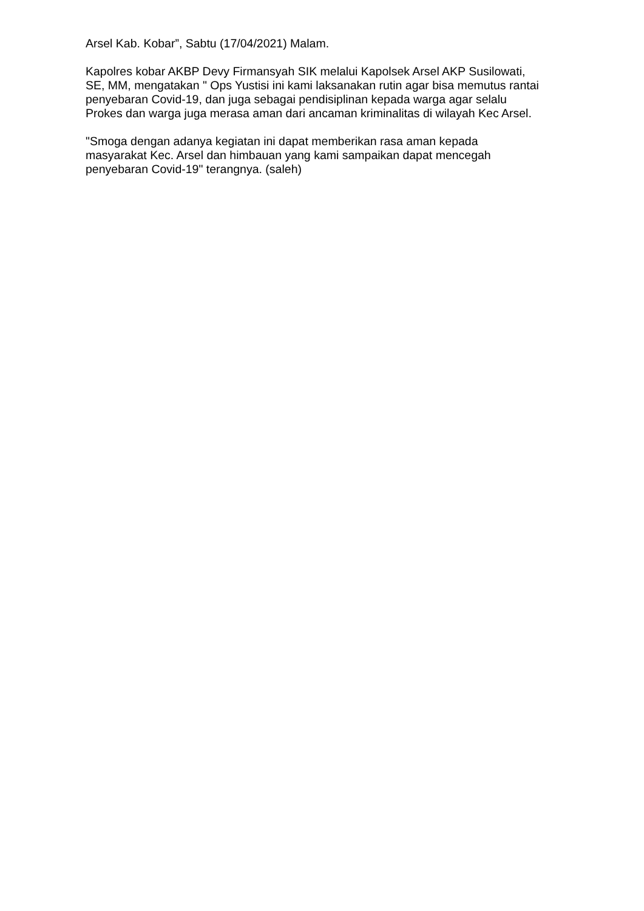Arsel Kab. Kobar”, Sabtu (17/04/2021) Malam.
Kapolres kobar AKBP Devy Firmansyah SIK melalui Kapolsek Arsel AKP Susilowati, SE, MM, mengatakan " Ops Yustisi ini kami laksanakan rutin agar bisa memutus rantai penyebaran Covid-19, dan juga sebagai pendisiplinan kepada warga agar selalu Prokes dan warga juga merasa aman dari ancaman kriminalitas di wilayah Kec Arsel.
"Smoga dengan adanya kegiatan ini dapat memberikan rasa aman kepada masyarakat Kec. Arsel dan himbauan yang kami sampaikan dapat mencegah penyebaran Covid-19" terangnya. (saleh)